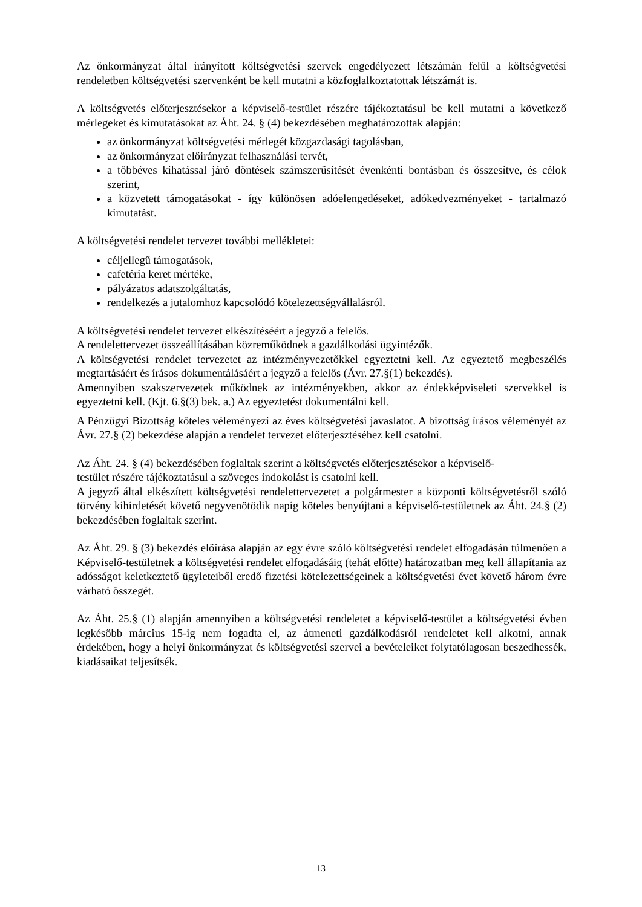Az önkormányzat által irányított költségvetési szervek engedélyezett létszámán felül a költségvetési rendeletben költségvetési szervenként be kell mutatni a közfoglalkoztatottak létszámát is.
A költségvetés előterjesztésekor a képviselő-testület részére tájékoztatásul be kell mutatni a következő mérlegeket és kimutatásokat az Áht. 24. § (4) bekezdésében meghatározottak alapján:
az önkormányzat költségvetési mérlegét közgazdasági tagolásban,
az önkormányzat előirányzat felhasználási tervét,
a többéves kihatással járó döntések számszerűsítését évenkénti bontásban és összesítve, és célok szerint,
a közvetett támogatásokat - így különösen adóelengedéseket, adókedvezményeket - tartalmazó kimutatást.
A költségvetési rendelet tervezet további mellékletei:
céljellegű támogatások,
cafetéria keret mértéke,
pályázatos adatszolgáltatás,
rendelkezés a jutalomhoz kapcsolódó kötelezettségvállalásról.
A költségvetési rendelet tervezet elkészítéséért a jegyző a felelős.
A rendelettervezet összeállításában közreműködnek a gazdálkodási ügyintézők.
A költségvetési rendelet tervezetet az intézményvezetőkkel egyeztetni kell. Az egyeztető megbeszélés megtartásáért és írásos dokumentálásáért a jegyző a felelős (Ávr. 27.§(1) bekezdés).
Amennyiben szakszervezetek működnek az intézményekben, akkor az érdekképviseleti szervekkel is egyeztetni kell. (Kjt. 6.§(3) bek. a.) Az egyeztetést dokumentálni kell.
A Pénzügyi Bizottság köteles véleményezi az éves költségvetési javaslatot. A bizottság írásos véleményét az Ávr. 27.§ (2) bekezdése alapján a rendelet tervezet előterjesztéséhez kell csatolni.
Az Áht. 24. § (4) bekezdésében foglaltak szerint a költségvetés előterjesztésekor a képviselő-
testület részére tájékoztatásul a szöveges indokolást is csatolni kell.
A jegyző által elkészített költségvetési rendelettervezetet a polgármester a központi költségvetésről szóló törvény kihirdetését követő negyvenötödik napig köteles benyújtani a képviselő-testületnek az Áht. 24.§ (2) bekezdésében foglaltak szerint.
Az Áht. 29. § (3) bekezdés előírása alapján az egy évre szóló költségvetési rendelet elfogadásán túlmenően a Képviselő-testületnek a költségvetési rendelet elfogadásáig (tehát előtte) határozatban meg kell állapítania az adósságot keletkeztető ügyleteiből eredő fizetési kötelezettségeinek a költségvetési évet követő három évre várható összegét.
Az Áht. 25.§ (1) alapján amennyiben a költségvetési rendeletet a képviselő-testület a költségvetési évben legkésőbb március 15-ig nem fogadta el, az átmeneti gazdálkodásról rendeletet kell alkotni, annak érdekében, hogy a helyi önkormányzat és költségvetési szervei a bevételeiket folytatólagosan beszedhessék, kiadásaikat teljesítsék.
13